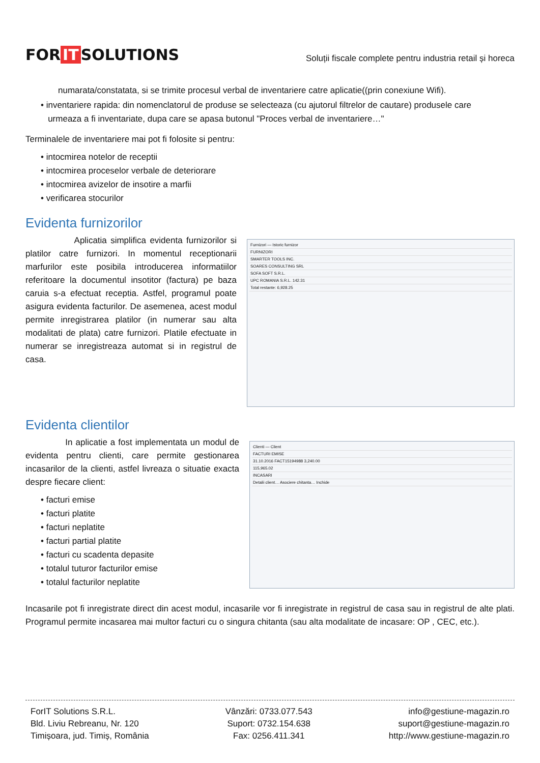FOR IT SOLUTIONS
Soluții fiscale complete pentru industria retail și horeca
numarata/constatata, si se trimite procesul verbal de inventariere catre aplicatie((prin conexiune Wifi).
• inventariere rapida: din nomenclatorul de produse se selecteaza (cu ajutorul filtrelor de cautare) produsele care
urmeaza a fi inventariate, dupa care se apasa butonul "Proces verbal de inventariere…"
Terminalele de inventariere mai pot fi folosite si pentru:
• intocmirea notelor de receptii
• intocmirea proceselor verbale de deteriorare
• intocmirea avizelor de insotire a marfii
• verificarea stocurilor
Evidenta furnizorilor
Aplicatia simplifica evidenta furnizorilor si platilor catre furnizori. In momentul receptionarii marfurilor este posibila introducerea informatiilor referitoare la documentul insotitor (factura) pe baza caruia s-a efectuat receptia. Astfel, programul poate asigura evidenta facturilor. De asemenea, acest modul permite inregistrarea platilor (in numerar sau alta modalitati de plata) catre furnizori. Platile efectuate in numerar se inregistreaza automat si in registrul de casa.
Furnizori — Istoric furnizor
FURNIZORI
SMARTER TOOLS INC.
SOARES CONSULTING SRL
SOFA SOFT S.R.L.
UPC ROMANIA S.R.L. 142.31
Total restante: 6,928.25
Evidenta clientilor
In aplicatie a fost implementata un modul de evidenta pentru clienti, care permite gestionarea incasarilor de la clienti, astfel livreaza o situatie exacta despre fiecare client:
• facturi emise
• facturi platite
• facturi neplatite
• facturi partial platite
• facturi cu scadenta depasite
• totalul tuturor facturilor emise
• totalul facturilor neplatite
Clienti — Client
FACTURI EMISE
31.10.2016 FACT15194988 3,240.00
115,965.02
INCASARI
Detalii client… Asociere chitanta… Inchide
Incasarile pot fi inregistrate direct din acest modul, incasarile vor fi inregistrate in registrul de casa sau in registrul de alte plati. Programul permite incasarea mai multor facturi cu o singura chitanta (sau alta modalitate de incasare: OP , CEC, etc.).
ForIT Solutions S.R.L.
Bld. Liviu Rebreanu, Nr. 120
Timișoara, jud. Timiș, România
Vânzări: 0733.077.543
Suport: 0732.154.638
Fax: 0256.411.341
info@gestiune-magazin.ro
suport@gestiune-magazin.ro
http://www.gestiune-magazin.ro